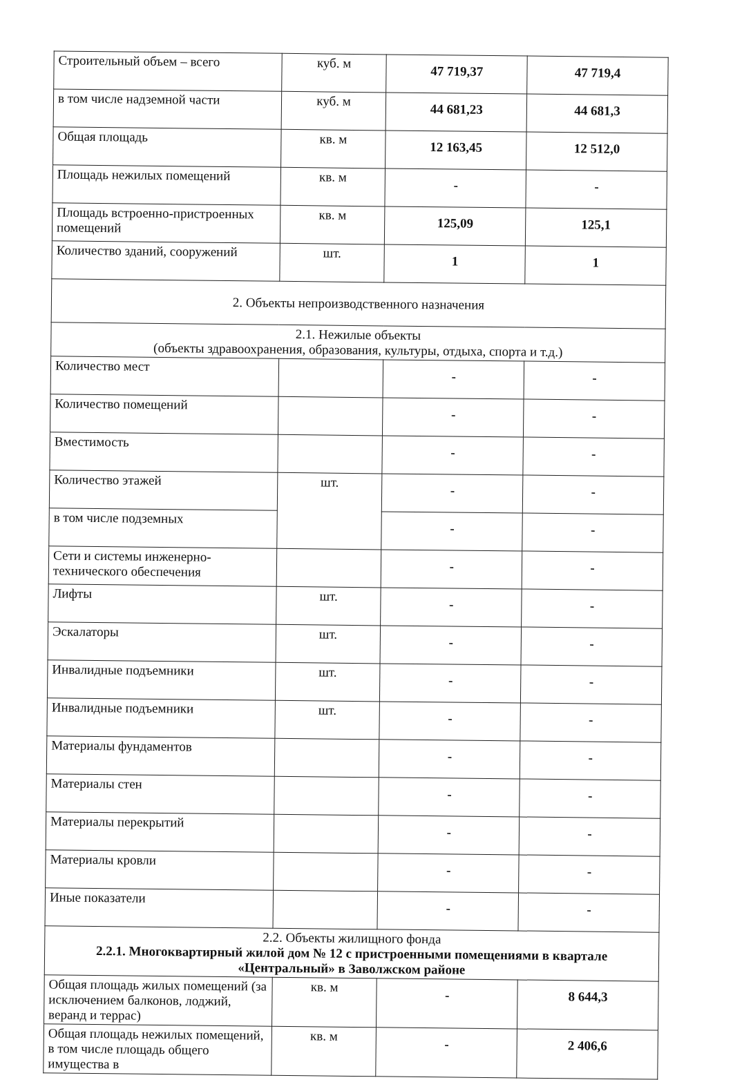| Строительный объем – всего | куб. м | 47 719,37 | 47 719,4 |
| в том числе надземной части | куб. м | 44 681,23 | 44 681,3 |
| Общая площадь | кв. м | 12 163,45 | 12 512,0 |
| Площадь нежилых помещений | кв. м | - | - |
| Площадь встроенно-пристроенных помещений | кв. м | 125,09 | 125,1 |
| Количество зданий, сооружений | шт. | 1 | 1 |
| 2. Объекты непроизводственного назначения | | | |
| 2.1. Нежилые объекты (объекты здравоохранения, образования, культуры, отдыха, спорта и т.д.) | | | |
| Количество мест | | - | - |
| Количество помещений | | - | - |
| Вместимость | | - | - |
| Количество этажей | шт. | - | - |
| в том числе подземных | | - | - |
| Сети и системы инженерно-технического обеспечения | | - | - |
| Лифты | шт. | - | - |
| Эскалаторы | шт. | - | - |
| Инвалидные подъемники | шт. | - | - |
| Инвалидные подъемники | шт. | - | - |
| Материалы фундаментов | | - | - |
| Материалы стен | | - | - |
| Материалы перекрытий | | - | - |
| Материалы кровли | | - | - |
| Иные показатели | | - | - |
| 2.2. Объекты жилищного фонда 2.2.1. Многоквартирный жилой дом № 12 с пристроенными помещениями в квартале «Центральный» в Заволжском районе | | | |
| Общая площадь жилых помещений (за исключением балконов, лоджий, веранд и террас) | кв. м | - | 8 644,3 |
| Общая площадь нежилых помещений, в том числе площадь общего имущества в | кв. м | - | 2 406,6 |